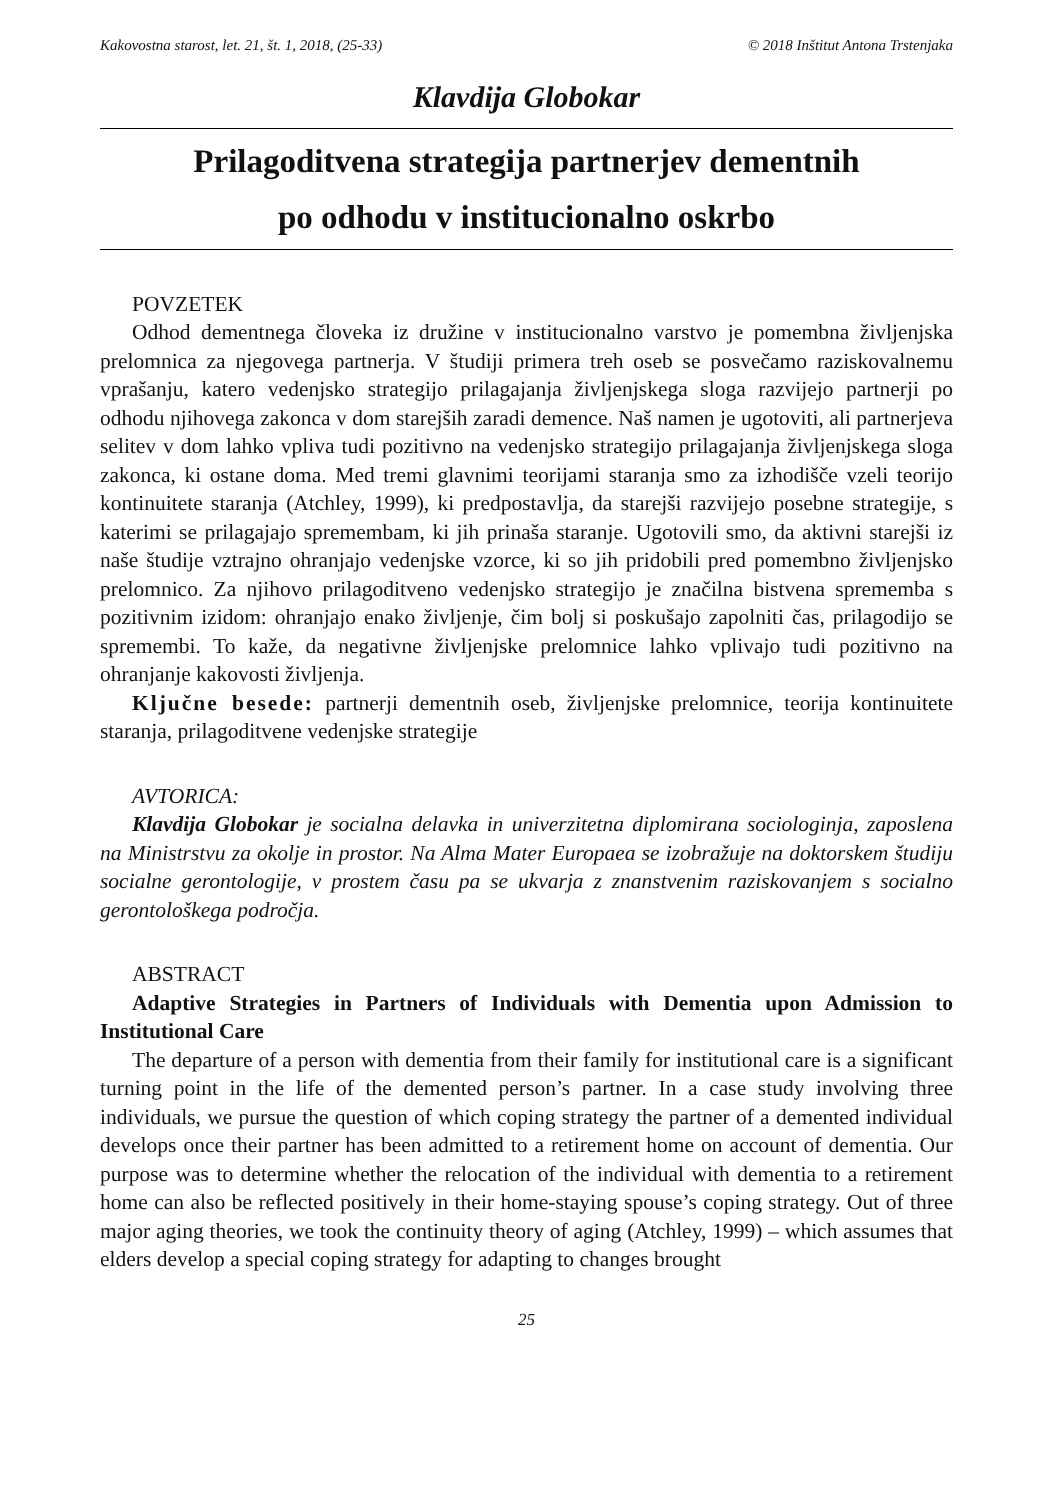Kakovostna starost, let. 21, št. 1, 2018, (25-33) © 2018 Inštitut Antona Trstenjaka
Klavdija Globokar
Prilagoditvena strategija partnerjev dementnih
po odhodu v institucionalno oskrbo
POVZETEK
Odhod dementnega človeka iz družine v institucionalno varstvo je pomembna življenjska prelomnica za njegovega partnerja. V študiji primera treh oseb se posvečamo raziskovalnemu vprašanju, katero vedenjsko strategijo prilagajanja življenjskega sloga razvijejo partnerji po odhodu njihovega zakonca v dom starejših zaradi demence. Naš namen je ugotoviti, ali partnerjeva selitev v dom lahko vpliva tudi pozitivno na vedenjsko strategijo prilagajanja življenjskega sloga zakonca, ki ostane doma. Med tremi glavnimi teorijami staranja smo za izhodišče vzeli teorijo kontinuitete staranja (Atchley, 1999), ki predpostavlja, da starejši razvijejo posebne strategije, s katerimi se prilagajajo spremembam, ki jih prinaša staranje. Ugotovili smo, da aktivni starejši iz naše študije vztrajno ohranjajo vedenjske vzorce, ki so jih pridobili pred pomembno življenjsko prelomnico. Za njihovo prilagoditveno vedenjsko strategijo je značilna bistvena sprememba s pozitivnim izidom: ohranjajo enako življenje, čim bolj si poskušajo zapolniti čas, prilagodijo se spremembi. To kaže, da negativne življenjske prelomnice lahko vplivajo tudi pozitivno na ohranjanje kakovosti življenja.
Ključne besede: partnerji dementnih oseb, življenjske prelomnice, teorija kontinuitete staranja, prilagoditvene vedenjske strategije
AVTORICA:
Klavdija Globokar je socialna delavka in univerzitetna diplomirana sociologinja, zaposlena na Ministrstvu za okolje in prostor. Na Alma Mater Europaea se izobražuje na doktorskem študiju socialne gerontologije, v prostem času pa se ukvarja z znanstvenim raziskovanjem s socialno gerontološkega področja.
ABSTRACT
Adaptive Strategies in Partners of Individuals with Dementia upon Admission to Institutional Care
The departure of a person with dementia from their family for institutional care is a significant turning point in the life of the demented person’s partner. In a case study involving three individuals, we pursue the question of which coping strategy the partner of a demented individual develops once their partner has been admitted to a retirement home on account of dementia. Our purpose was to determine whether the relocation of the individual with dementia to a retirement home can also be reflected positively in their home-staying spouse’s coping strategy. Out of three major aging theories, we took the continuity theory of aging (Atchley, 1999) – which assumes that elders develop a special coping strategy for adapting to changes brought
25